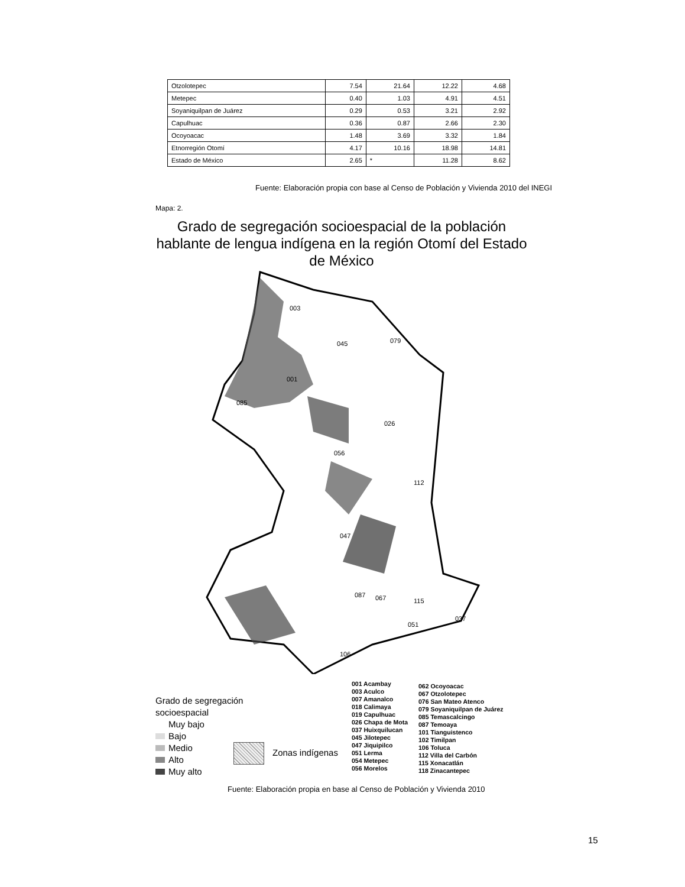| Otzolotepec | 7.54 | 21.64 | 12.22 | 4.68 |
| Metepec | 0.40 | 1.03 | 4.91 | 4.51 |
| Soyaniquilpan de Juárez | 0.29 | 0.53 | 3.21 | 2.92 |
| Capulhuac | 0.36 | 0.87 | 2.66 | 2.30 |
| Ocoyoacac | 1.48 | 3.69 | 3.32 | 1.84 |
| Etnorregión Otomí | 4.17 | 10.16 | 18.98 | 14.81 |
| Estado de México | 2.65 | * | 11.28 | 8.62 |
Fuente: Elaboración propia con base al Censo de Población y Vivienda 2010 del INEGI
Mapa: 2.
Grado de segregación socioespacial de la población hablante de lengua indígena en la región Otomí del Estado de México
003
079
045
001
085
026
056
112
047
087
067
115
037
051
106
Grado de segregación
socioespacial
Muy bajo
Bajo
Medio
Alto
Muy alto
Zonas indígenas
001 Acambay
003 Aculco
007 Amanalco
018 Calimaya
019 Capulhuac
026 Chapa de Mota
037 Huixquilucan
045 Jilotepec
047 Jiquipilco
051 Lerma
054 Metepec
056 Morelos
062 Ocoyoacac
067 Otzolotepec
076 San Mateo Atenco
079 Soyaniquilpan de Juárez
085 Temascalcingo
087 Temoaya
101 Tianguistenco
102 Timilpan
106 Toluca
112 Villa del Carbón
115 Xonacatlán
118 Zinacantepec
Fuente: Elaboración propia en base al Censo de Población y Vivienda 2010
15